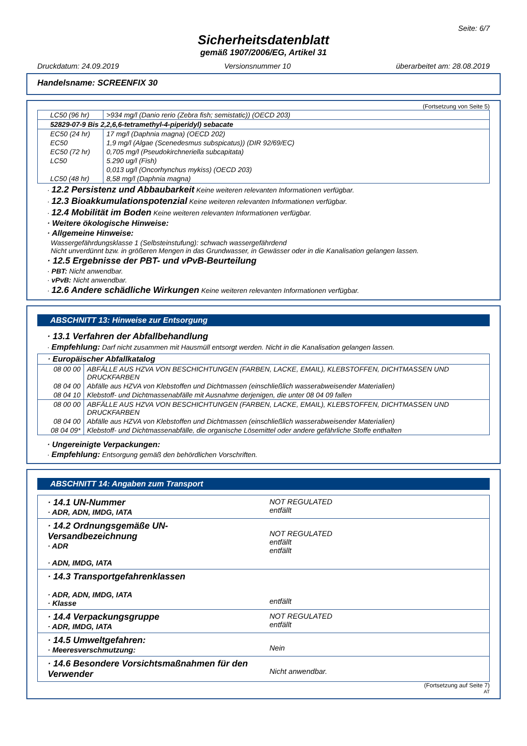Seite: 6/7
Sicherheitsdatenblatt
gemäß 1907/2006/EG, Artikel 31
Druckdatum: 24.09.2019 Versionsnummer 10 überarbeitet am: 28.08.2019
Handelsname: SCREENFIX 30
(Fortsetzung von Seite 5)
| LC50 (96 hr) | >934 mg/l (Danio rerio (Zebra fish; semistatic)) (OECD 203) |
| 52829-07-9 Bis 2,2,6,6-tetramethyl-4-piperidyl) sebacate | |
| EC50 (24 hr) | 17 mg/l (Daphnia magna) (OECD 202) |
| EC50 | 1,9 mg/l (Algae (Scenedesmus subspicatus)) (DIR 92/69/EC) |
| EC50 (72 hr) | 0,705 mg/l (Pseudokirchneriella subcapitata) |
| LC50 | 5.290 ug/l (Fish) |
| | 0,013 ug/l (Oncorhynchus mykiss) (OECD 203) |
| LC50 (48 hr) | 8,58 mg/l (Daphnia magna) |
· 12.2 Persistenz und Abbaubarkeit Keine weiteren relevanten Informationen verfügbar.
· 12.3 Bioakkumulationspotenzial Keine weiteren relevanten Informationen verfügbar.
· 12.4 Mobilität im Boden Keine weiteren relevanten Informationen verfügbar.
· Weitere ökologische Hinweise:
· Allgemeine Hinweise:
Wassergefährdungsklasse 1 (Selbsteinstufung): schwach wassergefährdend
Nicht unverdünnt bzw. in größeren Mengen in das Grundwasser, in Gewässer oder in die Kanalisation gelangen lassen.
· 12.5 Ergebnisse der PBT- und vPvB-Beurteilung
· PBT: Nicht anwendbar.
· vPvB: Nicht anwendbar.
· 12.6 Andere schädliche Wirkungen Keine weiteren relevanten Informationen verfügbar.
ABSCHNITT 13: Hinweise zur Entsorgung
· 13.1 Verfahren der Abfallbehandlung
· Empfehlung: Darf nicht zusammen mit Hausmüll entsorgt werden. Nicht in die Kanalisation gelangen lassen.
| · Europäischer Abfallkatalog | |
| 08 00 00 | ABFÄLLE AUS HZVA VON BESCHICHTUNGEN (FARBEN, LACKE, EMAIL), KLEBSTOFFEN, DICHTMASSEN UND DRUCKFARBEN |
| 08 04 00 | Abfälle aus HZVA von Klebstoffen und Dichtmassen (einschließlich wasserabweisender Materialien) |
| 08 04 10 | Klebstoff- und Dichtmassenabfälle mit Ausnahme derjenigen, die unter 08 04 09 fallen |
| 08 00 00 | ABFÄLLE AUS HZVA VON BESCHICHTUNGEN (FARBEN, LACKE, EMAIL), KLEBSTOFFEN, DICHTMASSEN UND DRUCKFARBEN |
| 08 04 00 | Abfälle aus HZVA von Klebstoffen und Dichtmassen (einschließlich wasserabweisender Materialien) |
| 08 04 09* | Klebstoff- und Dichtmassenabfälle, die organische Lösemittel oder andere gefährliche Stoffe enthalten |
· Ungereinigte Verpackungen:
· Empfehlung: Entsorgung gemäß den behördlichen Vorschriften.
ABSCHNITT 14: Angaben zum Transport
| · 14.1 UN-Nummer · ADR, ADN, IMDG, IATA | NOT REGULATED entfällt |
| · 14.2 Ordnungsgemäße UN-Versandbezeichnung · ADR · ADN, IMDG, IATA | NOT REGULATED entfällt entfällt |
| · 14.3 Transportgefahrenklassen · ADR, ADN, IMDG, IATA · Klasse | entfällt |
| · 14.4 Verpackungsgruppe · ADR, IMDG, IATA | NOT REGULATED entfällt |
| · 14.5 Umweltgefahren: · Meeresverschmutzung: | Nein |
| · 14.6 Besondere Vorsichtsmaßnahmen für den Verwender | Nicht anwendbar. |
(Fortsetzung auf Seite 7)
AT